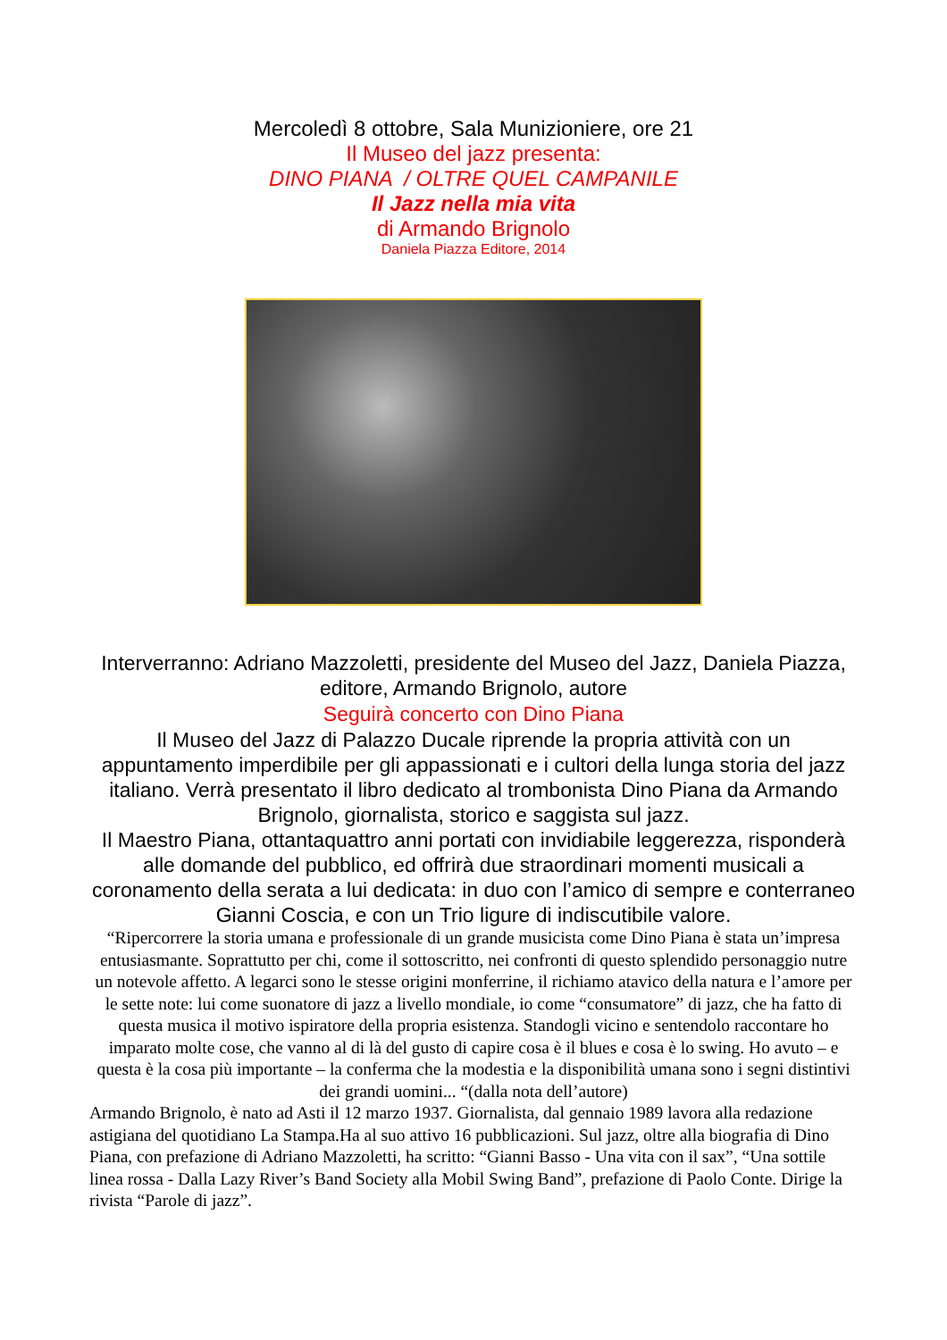Mercoledì 8 ottobre, Sala Munizioniere, ore 21
Il Museo del jazz presenta:
DINO PIANA / OLTRE QUEL CAMPANILE
Il Jazz nella mia vita
di Armando Brignolo
Daniela Piazza Editore, 2014
Interverranno: Adriano Mazzoletti, presidente del Museo del Jazz, Daniela Piazza, editore, Armando Brignolo, autore
Seguirà concerto con Dino Piana
Il Museo del Jazz di Palazzo Ducale riprende la propria attività con un appuntamento imperdibile per gli appassionati e i cultori della lunga storia del jazz italiano. Verrà presentato il libro dedicato al trombonista Dino Piana da Armando Brignolo, giornalista, storico e saggista sul jazz.
Il Maestro Piana, ottantaquattro anni portati con invidiabile leggerezza, risponderà alle domande del pubblico, ed offrirà due straordinari momenti musicali a coronamento della serata a lui dedicata: in duo con l’amico di sempre e conterraneo Gianni Coscia, e con un Trio ligure di indiscutibile valore.
“Ripercorrere la storia umana e professionale di un grande musicista come Dino Piana è stata un’impresa entusiasmante. Soprattutto per chi, come il sottoscritto, nei confronti di questo splendido personaggio nutre un notevole affetto. A legarci sono le stesse origini monferrine, il richiamo atavico della natura e l’amore per le sette note: lui come suonatore di jazz a livello mondiale, io come “consumatore” di jazz, che ha fatto di questa musica il motivo ispiratore della propria esistenza. Standogli vicino e sentendolo raccontare ho imparato molte cose, che vanno al di là del gusto di capire cosa è il blues e cosa è lo swing. Ho avuto – e questa è la cosa più importante – la conferma che la modestia e la disponibilità umana sono i segni distintivi dei grandi uomini... “(dalla nota dell’autore)
Armando Brignolo, è nato ad Asti il 12 marzo 1937. Giornalista, dal gennaio 1989 lavora alla redazione astigiana del quotidiano La Stampa.Ha al suo attivo 16 pubblicazioni. Sul jazz, oltre alla biografia di Dino Piana, con prefazione di Adriano Mazzoletti, ha scritto: “Gianni Basso - Una vita con il sax”, “Una sottile linea rossa - Dalla Lazy River’s Band Society alla Mobil Swing Band”, prefazione di Paolo Conte. Dirige la rivista “Parole di jazz”.